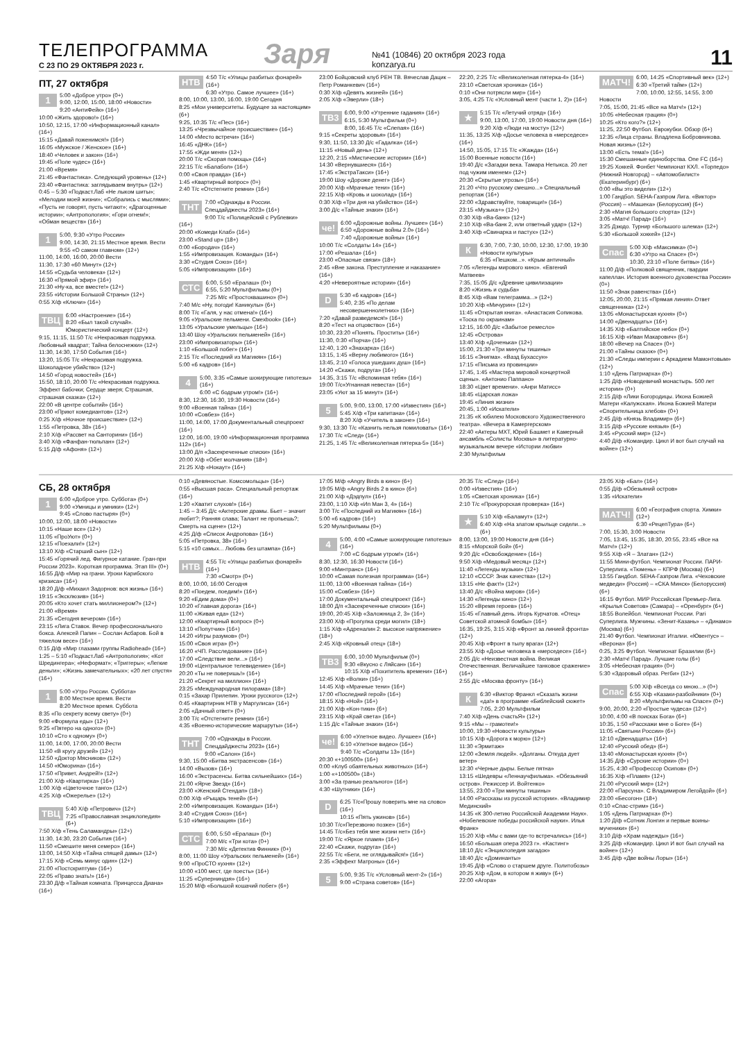ТЕЛЕПРОГРАММА
С 23 ПО 29 ОКТЯБРЯ 2023 г.
Заря
№41 (10846) 20 октября 2023 года
konzarya.ru
11
ПТ, 27 октября
1 5:00 «Доброе утро» (0+)
9:00, 12:00, 15:00, 18:00 «Новости»
9:20 «АнтиФейк» (16+)
10:00 «Жить здорово!» (16+)
10:50, 12:15, 17:00 «Информационный канал» (16+)
15:15 «Давай поженимся!» (16+)
16:05 «Мужское / Женское» (16+)
18:40 «Человек и закон» (16+)
19:45 «Поле чудес» (16+)
21:00 «Время»
21:45 «Фантастика». Следующий уровень» (12+)
23:40 «Фантастика: заглядываем внутрь» (12+)
0:45 – 5:30 «Подкаст.Лаб «Не лыком шиты»; «Мелодии моей жизни»; «Собрались с мыслями»; «Пусть не говорят, пусть читают»; «Драгоценные истории»; «Антропология»; «Гори огнем!»; «Обман веществ» (16+)
1 5:00, 9:30 «Утро России»
9:00, 14:30, 21:15 Местное время. Вести
9:55 «О самом главном» (12+)
11:00, 14:00, 16:00, 20:00 Вести
11:30, 17:30 «60 Минут» (12+)
14:55 «Судьба человека» (12+)
16:30 «Прямой эфир» (16+)
21:30 «Ну-ка, все вместе!» (12+)
23:55 «Истории Большой Страны» (12+)
0:55 Х/ф «Ключи» (16+)
ТВЦ 6:00 «Настроение» (16+)
8:20 «Был такой случай». Юмористический концерт (12+)
9:15, 11:15, 11:50 Т/с «Некрасивая подружка. Любовный квадрат; Тайна белоснежки» (12+)
11:30, 14:30, 17:50 События (16+)
13:20, 15:05 Т/с «Некрасивая подружка. Шоколадное убийство» (12+)
14:50 «Город новостей» (16+)
15:50, 18:10, 20:00 Т/с «Некрасивая подружка. Эффект бабочки; Сердце зверя; Страшная, страшная сказка» (12+)
22:00 «В центре событий» (16+)
23:00 «Приют комедиантов» (12+)
0:25 Х/ф «Ночное происшествие» (12+)
1:55 «Петровка, 38» (16+)
2:10 Х/ф «Рассвет на Санторини» (16+)
3:40 Х/ф «Фанфан-тюльпан» (12+)
5:15 Д/ф «Афоня» (12+)
НТВ 4:50 Т/с «Улицы разбитых фонарей» (16+)
6:30 «Утро. Самое лучшее» (16+)
8:00, 10:00, 13:00, 16:00, 19:00 Сегодня
8:25 «Мои университеты. Будущее за настоящим» (6+)
9:25, 10:35 Т/с «Пес» (16+)
13:25 «Чрезвычайное происшествие» (16+)
14:00 «Место встречи» (16+)
16:45 «ДНК» (16+)
17:55 «Жди меня» (12+)
20:00 Т/с «Скорая помощь» (16+)
22:15 Т/с «Балабол» (16+)
0:00 «Своя правда» (16+)
1:45 «Квартирный вопрос» (0+)
2:40 Т/с «Отстегните ремни» (16+)
ТНТ 7:00 «Однажды в России. Спецдайджесты 2023» (16+)
9:00 Т/с «Полицейский с Рублевки» (16+)
20:00 «Комеди Клаб» (16+)
23:00 «Stand up» (18+)
0:00 «Бородач» (16+)
1:55 «Импровизация. Команды» (16+)
3:30 «Студия Союз» (16+)
5:05 «Импровизация» (16+)
СТС 6:00, 5:50 «Ералаш» (0+)
6:55, 5:20 Мультфильмы (0+)
7:25 М/с «Простоквашино» (0+)
7:40 М/с «Ну, погоди! Каникулы» (6+)
8:00 Т/с «Галя, у нас отмена!» (16+)
9:05 «Уральские пельмени. Смехbook» (16+)
13:05 «Уральские умельцы» (16+)
13:40 Шоу «Уральских пельменей» (16+)
23:00 «Импровизаторы» (16+)
1:10 «Большой побег» (16+)
2:15 Т/с «Последний из Магикян» (16+)
5:00 «6 кадров» (16+)
4 5:00, 3:35 «Самые шокирующие гипотезы» (16+)
6:00 «С бодрым утром!» (16+)
8:30, 12:30, 16:30, 19:30 Новости (16+)
9:00 «Военная тайна» (16+)
10:00 «Совбез» (16+)
11:00, 14:00, 17:00 Документальный спецпроект (16+)
12:00, 16:00, 19:00 «Информационная программа 112» (16+)
13:00 Д/п «Засекреченные списки» (16+)
20:00 Х/ф «Обет молчания» (18+)
21:25 Х/ф «Нокаут» (16+)
23:00 Бойцовский клуб РЕН ТВ. Вячеслав Дацик – Петр Романкевич (16+)
0:30 Х/ф «Девять жизней» (16+)
2:05 Х/ф «Эверли» (18+)
ТВ3 6:00, 9:00 «Утренние гадания» (16+)
6:15, 5:30 Мультфильм (0+)
8:00, 16:45 Т/с «Слепая» (16+)
9:15 «Секреты здоровья» (16+)
9:30, 11:50, 13:30 Д/с «Гадалка» (16+)
11:15 «Новый день» (12+)
12:20, 2:15 «Мистические истории» (16+)
14:30 «Вернувшиеся» (16+)
17:45 «ЭкстраТакси» (16+)
19:00 Шоу «Дороже денег» (16+)
20:00 Х/ф «Мрачные тени» (16+)
22:15 Х/ф «Кровь и шоколад» (16+)
0:30 Х/ф «Три дня на убийство» (16+)
3:00 Д/с «Тайные знаки» (16+)
че! 6:00 «Дорожные войны. Лучшее» (16+)
6:50 «Дорожные войны 2.0» (16+)
7:40 «Дорожные войны» (16+)
10:00 Т/с «Солдаты 14» (16+)
17:00 «Решала» (16+)
23:00 «Опасные связи» (18+)
2:45 «Вне закона. Преступление и наказание» (16+)
4:20 «Невероятные истории» (16+)
D 5:30 «6 кадров» (16+)
5:40, 2:35 «По делам несовершеннолетних» (16+)
7:20 «Давай разведемся!» (16+)
8:20 «Тест на отцовство» (16+)
10:30, 23:20 «Понять. Простить» (16+)
11:30, 0:30 «Порча» (16+)
12:40, 1:20 «Знахарка» (16+)
13:15, 1:45 «Верну любимого» (16+)
13:45, 2:10 «Голоса ушедших душ» (16+)
14:20 «Скажи, подруга» (16+)
14:35, 3:15 Т/с «Вспоминая тебя» (16+)
19:00 Т/с«Угнанная невеста» (16+)
23:05 «Уют за 15 минут» (16+)
5 5:00, 9:00, 13:00, 17:00 «Известия» (16+)
5:45 Х/ф «Три капитана» (16+)
8:20 Х/ф «Учитель в законе» (16+)
9:30, 13:30 Т/с «Казнить нельзя помиловать» (16+)
17:30 Т/с «След» (16+)
21:25, 1:45 Т/с «Великолепная пятерка-5» (16+)
22:20, 2:25 Т/с «Великолепная пятерка-4» (16+)
23:10 «Светская хроника» (16+)
0:10 «Они потрясли мир» (16+)
3:05, 4:25 Т/с «Условный мент (части 1, 2)» (16+)
★ 5:15 Т/с «Летучий отряд» (16+)
9:00, 13:00, 17:00, 19:00 Новости дня (16+)
9:20 Х/ф «Люди на мосту» (12+)
11:35, 13:25 Х/ф «Досье человека в «мерседесе» (16+)
14:50, 15:05, 17:15 Т/с «Жажда» (16+)
15:00 Военные новости (16+)
19:40 Д/с «Загадки века. Тамара Нетыкса. 20 лет под чужим именем» (12+)
20:30 «Скрытые угрозы» (16+)
21:20 «Что русскому смешно...» Специальный репортаж (16+)
22:00 «Здравствуйте, товарищи!» (16+)
23:15 «Музыка+» (12+)
0:30 Х/ф «Ва-банк» (12+)
2:10 Х/ф «Ва-банк 2, или ответный удар» (12+)
3:40 Х/ф «Свинарка и пастух» (12+)
К 6:30, 7:00, 7:30, 10:00, 12:30, 17:00, 19:30 «Новости культуры»
6:35 «Пешком...». «Крым античный»
7:05 «Легенды мирового кино». «Евгений Матвеев»
7:35, 15:05 Д/с «Древние цивилизации»
8:20 «Жизнь и судьба»
8:45 Х/ф «Вам телеграмма...» (12+)
10:20 Х/ф «Мичурин» (12+)
11:45 «Открытая книга». «Анастасия Сопикова. «Тоска по окраинам»
12:15, 16:00 Д/с «Забытое ремесло»
12:45 «Острова»
13:40 Х/ф «Доченька» (12+)
15:00, 21:30 «Три минуты тишины»
16:15 «Энигма». «Вазд Бухассун»
17:15 «Письма из провинции»
17:45, 1:45 «Мастера мировой концертной сцены». «Антонио Паппано»
18:30 «Цвет времени». «Анри Матисс»
18:45 «Царская ложа»
19:45 «Линия жизни»
20:45, 1:00 «Искатели»
21:35 «К юбилею Московского Художественного театра». «Вечера в Камергерском»
22:40 «Актеры МХТ, Юрий Башмет и Камерный ансамбль «Солисты Москвы» в литературно-музыкальном вечере «Истории любви»
2:30 Мультфильм
МАТЧ! 6:00, 14:25 «Спортивный век» (12+)
6:30 «Третий тайм» (12+)
7:00, 10:00, 12:55, 14:55, 3:00 Новости
7:05, 15:00, 21:45 «Все на Матч!» (12+)
10:05 «Небесная грация» (0+)
10:25 «Кто кого?» (12+)
11:25, 22:50 Футбол. Еврокубки. Обзор (6+)
12:35 «Лица страны. Владлена Бобровникова. Новая жизнь» (12+)
13:00 «Есть тема!» (16+)
15:30 Смешанные единоборства. One FC (16+)
19:25 Хоккей. Фонбет Чемпионат КХЛ. «Торпедо» (Нижний Новгород) – «Автомобилист» (Екатеринбург) (6+)
0:00 «Вы это видели» (12+)
1:00 Гандбол. SEHA-Газпром Лига. «Виктор» (Россия) – «Машека» (Белоруссия) (6+)
2:30 «Магия большого спорта» (12+)
3:05 «Матч! Парад» (16+)
3:25 Дзюдо. Турнир «Большого шлема» (12+)
5:30 «Большой хоккей» (12+)
Спас 5:00 Х/ф «Максимка» (0+)
6:30 «Утро на Спасе» (0+)
10:30, 23:10 «Поле битвы» (16+)
11:00 Д/ф «Полковой священник, гвардии капеллан. История военного духовенства России» (0+)
11:50 «Знак равенства» (16+)
12:05, 20:00, 21:15 «Прямая линия».Ответ священника» (12+)
13:05 «Монастырская кухня» (0+)
14:00 «Двенадцать» (16+)
14:35 Х/ф «Балтийское небо» (0+)
16:15 Х/ф «Иван Макарович» (6+)
18:00 «Вечер на Спасе» (0+)
21:00 «Тайны сказок» (0+)
21:30 «Следы империи с Аркадием Мамонтовым» (12+)
1:10 «День Патриарха» (0+)
1:25 Д/ф «Новодевичий монастырь. 500 лет истории» (0+)
2:15 Д/ф «Лики Богородицы. Икона Божией Матери «Калужская». Икона Божией Матери «Спорительница хлебов» (0+)
2:45 Д/ф «Князь Владимир» (6+)
3:15 Д/ф «Русские князья» (6+)
3:45 «Русский мир» (12+)
4:40 Д/ф «Командир. Цикл И вот был случай на войне» (12+)
СБ, 28 октября
1 6:00 «Доброе утро. Суббота» (0+)
9:00 «Умницы и умники» (12+)
9:45 «Слово пастыря» (0+)
10:00, 12:00, 18:00 «Новости»
10:15 «Наше все» (12+)
11:05 «ПроУют» (0+)
12:15 «Поехали!» (12+)
13:10 Х/ф «Старший сын» (12+)
15:45 «Горячий лед. Фигурное катание. Гран-при России 2023». Короткая программа. Этап III» (0+)
16:55 Д/ф «Мир на грани. Уроки Карибского кризиса» (16+)
18:20 Д/ф «Михаил Задорнов: вся жизнь» (16+)
19:15 «Эксклюзив» (16+)
20:05 «Кто хочет стать миллионером?» (12+)
21:00 «Время»
21:35 «Сегодня вечером» (16+)
23:15 «Лига Ставок. Вечер профессионального бокса. Алексей Папин – Сослан Асбаров. Бой в тяжелом весе» (16+)
0:15 Д/ф «Мир глазами группы Radiohead» (16+)
1:25 – 5:10 «Подкаст.Лаб «Антропология»; «Кот Шредингера»; «Неформат»; «Триггеры»; «Легкие деньги»; «Жизнь замечательных»; «20 лет спустя» (16+)
1 5:00 «Утро России. Суббота»
8:00 Местное время. Вести
8:20 Местное время. Суббота
8:35 «По секрету всему свету» (0+)
9:00 «Формула еды» (12+)
9:25 «Пятеро на одного» (0+)
10:10 «Сто к одному» (0+)
11:00, 14:00, 17:00, 20:00 Вести
11:50 «В кругу друзей» (12+)
12:50 «Доктор Мясников» (12+)
14:50 «Юморина» (16+)
17:50 «Привет, Андрей!» (12+)
21:00 Х/ф «Квартирка» (16+)
1:00 Х/ф «Цветочное танго» (12+)
4:25 Х/ф «Ожерелье» (12+)
ТВЦ 5:40 Х/ф «Петрович» (12+)
7:25 «Православная энциклопедия» (6+)
7:50 Х/ф «Тень Саламандры» (12+)
11:30, 14:30, 23:20 События (16+)
11:50 «Смешите меня семеро» (16+)
13:00, 14:50 Х/ф «Тайна спящей дамы» (12+)
17:15 Х/ф «Семь минус один» (12+)
21:00 «Постскриптум» (16+)
22:05 «Право знать!» (16+)
23:30 Д/ф «Тайная комната. Принцесса Диана» (16+)
0:10 «Девяностые. Комсомольцы» (16+)
0:55 «Высшая раса». Специальный репортаж (16+)
1:20 «Хватит слухов!» (16+)
1:45 – 3:45 Д/с «Актерские драмы. Бьет – значит любит?; Ранняя слава; Талант не пропьешь?; Смерть на сцене» (12+)
4:25 Д/ф «Список Андропова» (16+)
5:05 «Петровка, 38» (16+)
5:15 «10 самых... Любовь без штампа» (16+)
НТВ 4:55 Т/с «Улицы разбитых фонарей» (16+)
7:30 «Смотр» (0+)
8:00, 10:00, 16:00 Сегодня
8:20 «Поедем, поедим!» (16+)
9:20 «Едим дома» (0+)
10:20 «Главная дорога» (16+)
11:00 «Живая еда» (12+)
12:00 «Квартирный вопрос» (0+)
13:10 «Попутчик» (16+)
14:20 «Игры разумов» (0+)
15:00 «Своя игра» (0+)
16:20 «ЧП. Расследование» (16+)
17:00 «Следствие вели...» (16+)
19:00 «Центральное телевидение» (16+)
20:20 «Ты не поверишь!» (16+)
21:20 «Секрет на миллион» (16+)
23:25 «Международная пилорама» (18+)
0:15 «Захар Прилепин. Уроки русского» (12+)
0:45 «Квартирник НТВ у Маргулиса» (16+)
2:05 «Дачный ответ» (0+)
3:00 Т/с «Отстегните ремни» (16+)
4:35 «Военно-исторические маршруты» (16+)
ТНТ 7:00 «Однажды в России. Спецдайджесты 2023» (16+)
9:00 «Салон» (16+)
9:30, 15:00 «Битва экстрасенсов» (16+)
14:00 «Вызов» (16+)
16:00 «Экстрасенсы. Битва сильнейших» (16+)
21:00 «Ярче Звезд» (16+)
23:00 «Женский Стендап» (18+)
0:00 Х/ф «Рыцарь теней» (6+)
2:00 «Импровизация. Команды» (16+)
3:40 «Студия Союз» (16+)
5:10 «Импровизация» (16+)
СТС 6:00, 5:50 «Ералаш» (0+)
7:00 М/с «Три кота» (0+)
7:30 М/с «Детектив Финник» (0+)
8:00, 11:00 Шоу «Уральских пельменей» (16+)
9:00 «ПроСТО кухня» (12+)
10:00 «100 мест, где поесть» (16+)
11:25 «Суперниндзя» (16+)
15:20 М/ф «Большой кошачий побег» (6+)
17:05 М/ф «Angry Birds в кино» (6+)
19:05 М/ф «Angry Birds 2 в кино» (6+)
21:00 Х/ф «Дэдпул» (16+)
23:00, 1:10 Х/ф «Ип Ман 3, 4» (16+)
3:00 Т/с «Последний из Магикян» (16+)
5:00 «6 кадров» (16+)
5:20 Мультфильмы (0+)
4 5:00, 4:00 «Самые шокирующие гипотезы» (16+)
7:00 «С бодрым утром!» (16+)
8:30, 12:30, 16:30 Новости (16+)
9:00 «Минтранс» (16+)
10:00 «Самая полезная программа» (16+)
11:00, 13:00 «Военная тайна» (16+)
15:00 «Совбез» (16+)
17:00 Документальный спецпроект (16+)
18:00 Д/п «Засекреченные списки» (16+)
19:00, 20:45 Х/ф «Заложница 2, 3» (16+)
23:00 Х/ф «Прогулка среди могил» (18+)
1:15 Х/ф «Адреналин 2: высокое напряжение» (18+)
2:45 Х/ф «Кровный отец» (18+)
ТВ3 6:00, 10:00 Мультфильм (0+)
9:30 «Вкусно с Ляйсан» (16+)
10:15 Х/ф «Похититель времени» (16+)
12:45 Х/ф «Волки» (16+)
14:45 Х/ф «Мрачные тени» (16+)
17:00 «Последний герой» (16+)
18:15 Х/ф «Ной» (16+)
21:00 Х/ф «Кон-тики» (6+)
23:15 Х/ф «Край света» (16+)
1:15 Д/с «Тайные знаки» (16+)
че! 6:00 «Улетное видео. Лучшее» (16+)
6:10 «Улетное видео» (16+)
9:40 Т/с «Солдаты 13» (16+)
20:30 «+100500» (16+)
0:00 «Клуб обаятельных животных» (16+)
1:00 «+100500» (18+)
3:00 «За гранью реального» (16+)
4:30 «Шутники» (16+)
D 6:25 Т/с«Прошу поверить мне на слово» (16+)
10:15 «Пять ужинов» (16+)
10:30 Т/с«Перезвоню позже» (16+)
14:45 Т/с«Без тебя мне жизни нет» (16+)
19:00 Т/с «Яркое пламя» (16+)
22:40 «Скажи, подруга» (16+)
22:55 Т/с «Беги, не оглядывайся!» (16+)
2:35 «Эффект Матроны» (16+)
5 5:00, 9:35 Т/с «Условный мент-2» (16+)
9:00 «Страна советов» (16+)
20:35 Т/с «След» (16+)
0:00 «Известия» (16+)
1:05 «Светская хроника» (16+)
2:10 Т/с «Прокурорская проверка» (16+)
★ 5:10 Х/ф «Баламут» (12+)
6:40 Х/ф «На златом крыльце сидели...» (6+)
8:00, 13:00, 19:00 Новости дня (16+)
8:15 «Морской бой» (6+)
9:20 Д/с «Освобождение» (16+)
9:50 Х/ф «Медовый месяц» (12+)
11:40 «Легенды музыки» (12+)
12:10 «СССР. Знак качества» (12+)
13:15 «Не факт!» (12+)
13:40 Д/с «Война миров» (16+)
14:30 «Легенды кино» (12+)
15:20 «Время героев» (16+)
15:45 «Главный день. Игорь Курчатов. «Отец» Советской атомной бомбы» (16+)
16:35, 19:25, 3:15 Х/ф «Фронт за линией фронта» (12+)
20:45 Х/ф «Фронт в тылу врага» (12+)
23:55 Х/ф «Досье человека в «мерседесе» (16+)
2:05 Д/с «Неизвестная война. Великая Отечественная. Величайшее танковое сражение» (16+)
2:55 Д/с «Москва фронту» (16+)
К 6:30 «Виктор Франкл «Сказать жизни «да!» в программе «Библейский сюжет»
7:05, 2:20 Мультфильм
7:40 Х/ф «День счастьЯ» (12+)
9:15 «Мы – грамотеи!»
10:00, 19:30 «Новости культуры»
10:15 Х/ф «Дорога к морю» (12+)
11:30 «Эрмитаж»
12:00 «Земля людей». «Долганы. Откуда дует ветер»
12:30 «Черные дыры. Белые пятна»
13:15 «Шедевры «Леннаучфильма». «Обезьяний остров». Режиссер И. Войтенко»
13:55, 23:00 «Три минуты тишины»
14:00 «Рассказы из русской истории». «Владимир Мединский»
14:35 «К 300-летию Российской Академии Наук». «Нобелевские победы российской науки». Илья Франк»
15:20 Х/ф «Мы с вами где-то встречались» (16+)
16:50 «Большая опера 2023 г». «Кастинг»
18:10 Д/с «Энциклопедия загадок»
18:40 Д/с «Доминанты»
19:45 Д/ф «Слово о старшем друге. Политобозы»
20:25 Х/ф «Дом, в котором я живу» (6+)
22:00 «Агора»
23:05 Х/ф «Бал» (16+)
0:55 Д/ф «Обезьяний остров»
1:35 «Искатели»
МАТЧ! 6:00 «География спорта. Химки» (12+)
6:30 «РецепТура» (6+)
7:00, 15:30, 3:00 Новости
7:05, 13:45, 15:35, 18:30, 20:55, 23:45 «Все на Матч!» (12+)
9:55 Х/ф «Я – Златан» (12+)
11:55 Мини-футбол. Чемпионат России. ПАРИ-Суперлига. «Тюмень» – КПРФ (Москва) (6+)
13:55 Гандбол. SEHA-Газпром Лига. «Чеховские медведи» (Россия) – «СКА Минск» (Белоруссия) (6+)
16:15 Футбол. МИР Российская Премьер-Лига. «Крылья Советов» (Самара) – «Оренбург» (6+)
18:55 Волейбол. Чемпионат России. Pari Суперлига. Мужчины. «Зенит-Казань» – «Динамо» (Москва) (6+)
21:40 Футбол. Чемпионат Италии. «Ювентус» – «Верона» (6+)
0:25, 3:25 Футбол. Чемпионат Бразилии (6+)
2:30 «Матч! Парад». Лучшие голы (6+)
3:05 «Небесная грация» (0+)
5:30 «Здоровый образ. Регби» (12+)
Спас 5:00 Х/ф «Всегда со мною...» (0+)
6:55 Х/ф «Казаки-разбойники» (0+)
8:20 «Мультфильмы на Спасе» (0+)
9:00, 20:00, 2:20 «Простые чудеса» (12+)
10:00, 4:00 «В поисках Бога» (6+)
10:35, 1:50 «Расскажи мне о Боге» (6+)
11:05 «Святыни России» (6+)
12:10 «Двенадцать» (16+)
12:40 «Русский обед» (6+)
13:40 «Монастырская кухня» (0+)
14:35 Д/ф «Сурские истории» (0+)
15:25, 4:30 «Профессор Осипов» (0+)
16:35 Х/ф «Пламя» (12+)
21:00 «Русский мир» (12+)
22:00 «Парсуна». С Владимиром Легойдой» (6+)
23:00 «Бесогон» (18+)
0:10 «Спас-стрим» (16+)
1:05 «День Патриарха» (0+)
1:20 Д/ф «Сотник Лонгин и первые воины-мученики» (6+)
3:10 Д/ф «Храм надежды» (16+)
3:25 Д/ф «Командир. Цикл И вот был случай на войне» (12+)
3:45 Д/ф «Две войны Лоры» (16+)